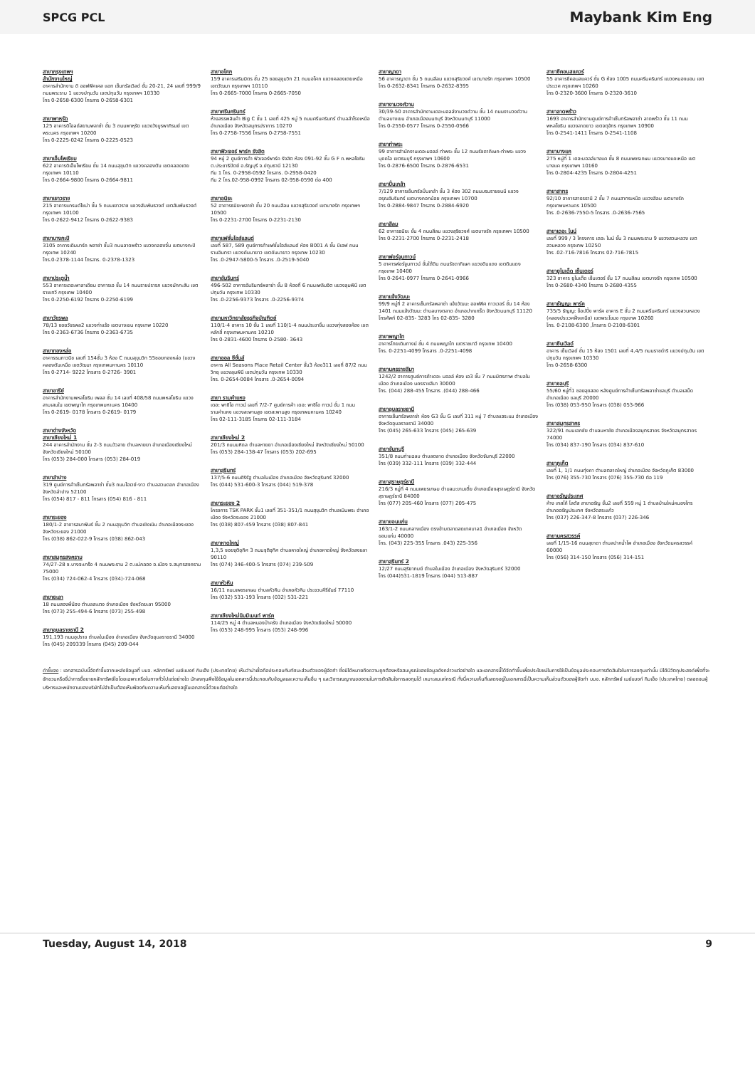SPCG PCL Maybank Kim Eng
สาขากรุงเทพฯ
สำนักงานใหญ่
อาคารสำนักงาน ดิ ออฟฟิศเศส แอท เซ็นทรัลเวิลด์ ชั้น 20-21, 24 เลขที่ 999/9 ถนนพระราม 1 แขวงปทุมวัน เขตปทุมวัน กรุงเทพฯ 10330
โทร 0-2658-6300 โทรสาร 0-2658-6301
สาขาพาหุรัด
125 อาคารดิโอลด์สยามพลาซ่า ชั้น 3 ถนนพาหุรัด แขวงวังบูรพาภิรมย์ เขตพระนคร กรุงเทพฯ 10200
โทร 0-2225-0242 โทรสาร 0-2225-0523
สาขาเอ็มโพเรียม
622 อาคารดิเอ็มโพเรียม ชั้น 14 ถนนสุขุมวิท แขวงคลองตัน เขตคลองเตย กรุงเทพฯ 10110
โทร 0-2664-9800 โทรสาร 0-2664-9811
สาขาเยาวราช
215 อาคารแกรนด์ไชน่า ชั้น 5 ถนนเยาวราช แขวงสัมพันธวงศ์ เขตสัมพันธวงศ์ กรุงเทพฯ 10100
โทร 0-2622-9412 โทรสาร 0-2622-9383
สาขาบางกะปิ
3105 อาคารเดิมมาร์ค พลาซ่า ชั้น3 ถนนลาดพร้าว แขวงคลองจั่น เขตบางกะปิ กรุงเทพ 10240
โทร.0-2378-1144 โทรสาร. 0-2378-1323
สาขาประตูน้ำ
553 อาคารเดอะพาลาเดียม อาคารเอ ชั้น 14 ถนนราชปรารภ แขวงมักกะสัน เขตราชเทวี กรุงเทพ 10400
โทร 0-2250-6192 โทรสาร 0-2250-6199
สาขาวัชรพล
78/13 ซอยวัชรพล2 แขวงท่าแร้ง เขตบางเขน กรุงเทพ 10220
โทร 0-2363-6736 โทรสาร 0-2363-6735
สาขาทองหล่อ
อาคารธนภาวนิช เลขที่ 154ชั้น 3 ห้อง C ถนนสุขุมวิท 55ซอยทองหล่อ (แขวงคลองตันเหนือ เขตวัฒนา กรุงเทพมหานคร 10110
โทร 0-2714- 9222 โทรสาร 0-2726- 3901
สาขาอารีย์
อาคารสำนักงานพหลโยธิน เพลส ชั้น 14 เลขที่ 408/58 ถนนพหลโยธิน แขวงสามเสนใน เขตพญาไท กรุงเทพมหานคร 10400
โทร 0-2619- 0178 โทรสาร 0-2619- 0179
สาขาต่างจังหวัด
สาขาเชียงใหม่ 1
244 อาคารสำนักงาน ชั้น 2-3 ถนนวัวลาย ตำบลหายยา อำเภอเมืองเชียงใหม่ จังหวัดเชียงใหม่ 50100
โทร (053) 284-000 โทรสาร (053) 284-019
สาขาลำปาง
319 ศูนย์การค้าเซ็นทรัลพลาซ่า ชั้น3 ถนนไฮเวย์-งาว ตำบลสวนดอก อำเภอเมือง จังหวัดลำปาง 52100
โทร (054) 817 - 811 โทรสาร (054) 816 - 811
สาขาระยอง
180/1-2 อาคารสมาพันธ์ ชั้น 2 ถนนสุขุมวิท ตำบลเชิงเนิน อำเภอเมืองระยอง จังหวัดระยอง 21000
โทร (038) 862-022-9 โทรสาร (038) 862-043
สาขาสมุทรสงคราม
74/27-28 ซ.บางจะเกร็ง 4 ถนนพระราม 2 ต.แม่กลอง อ.เมือง จ.สมุทรสงคราม 75000
โทร (034) 724-062-4 โทรสาร (034)-724-068
สาขายะลา
18 ถนนสองพี่น้อง ตำบลสะเตง อำเภอเมือง จังหวัดยะลา 95000
โทร (073) 255-494-6 โทรสาร (073) 255-498
สาขาอุบลราชธานี 2
191,193 ถนนอุปราช ตำบลในเมือง อำเภอเมือง จังหวัดอุบลราชธานี 34000
โทร (045) 209339 โทรสาร (045) 209-044
สาขาอโศก
159 อาคารเสริมมิตร ชั้น 25 ซอยสุขุมวิท 21 ถนนอโศก แขวงคลองเตยเหนือ เขตวัฒนา กรุงเทพฯ 10110
โทร 0-2665-7000 โทรสาร 0-2665-7050
สาขาศรีนครินทร์
ห้างสรรพสินค้า Big C ชั้น 1 เลขที่ 425 หมู่ 5 ถนนศรีนครินทร์ ตำบลสำโรงเหนือ อำเภอเมือง จังหวัดสมุทรปราการ 10270
โทร 0-2758-7556 โทรสาร 0-2758-7551
สาขาฟิวเจอร์ พาร์ค รังสิต
94 หมู่ 2 ศูนย์การค้า ฟิวเจอร์พาร์ค รังสิต ห้อง 091-92 ชั้น G F ถ.พหลโยธิน ต.ประชาธิปัตย์ อ.ธัญบุรี จ.ปทุมธานี 12130
ทีม 1 โทร. 0-2958-0592 โทรสาร. 0-2958-0420
ทีม 2 โทร.02-958-0992 โทรสาร 02-958-0590 ต่อ 400
สาขาอนิยะ
52 อาคารธนิยะพลาซ่า ชั้น 20 ถนนสีลม แขวงสุริยวงศ์ เขตบางรัก กรุงเทพฯ 10500
โทร 0-2231-2700 โทรสาร 0-2231-2130
สาขาแฟชั่นไอส์แลนด์
เลขที่ 587, 589 ศูนย์การค้าแฟชั่นไอส์แลนด์ ห้อง B001 A ชั้น บีเอฟ ถนนรามอินทรา แขวงคันนายาว เขตคันนายาว กรุงเทพ 10230
โทร .0-2947-5800-5 โทรสาร .0-2519-5040
สาขาอัมรินทร์
496-502 อาคารอัมรินทร์พลาซ่า ชั้น 8 ห้องที่ 6 ถนนเพลินจิต แขวงลุมพินี เขตปทุมวัน กรุงเทพ 10330
โทร .0-2256-9373 โทรสาร .0-2256-9374
สาขามหาวิทยาลัยธุรกิจบัณฑิตย์
110/1-4 อาคาร 10 ชั้น 1 เลขที่ 110/1-4 ถนนประชาชื่น แขวงทุ่งสองห้อง เขตหลักสี่ กรุงเทพมหานคร 10210
โทร 0-2831-4600 โทรสาร 0-2580- 3643
สาขาออล ซีซั่นส์
อาคาร All Seasons Place Retail Center ชั้น3 ห้อง311 เลขที่ 87/2 ถนนวิทยุ แขวงลุมพินี เขตปทุมวัน กรุงเทพ 10330
โทร. 0-2654-0084 โทรสาร .0-2654-0094
สาขา รามคำแหง
เดอะ พาซิโอ ทาวน์ เลขที่ 7/2-7 ศูนย์การค้า เดอะ พาซิโอ ทาวน์ ชั้น 1 ถนนรามคำแหง แขวงสะพานสูง เขตสะพานสูง กรุงเทพมหานคร 10240
โทร 02-111-3185 โทรสาร 02-111-3184
สาขาเชียงใหม่ 2
201/3 ถนนมหิดล ตำบลหายยา อำเภอเมืองเชียงใหม่ จังหวัดเชียงใหม่ 50100
โทร (053) 284-138-47 โทรสาร (053) 202-695
สาขาสุรินทร์
137/5-6 ถนนศิริรัฐ ตำบลในเมือง อำเภอเมือง จังหวัดสุรินทร์ 32000
โทร (044) 531-600-3 โทรสาร (044) 519-378
สาขาระยอง 2
โครงการ TSK PARK ชั้น1 เลขที่ 351-351/1 ถนนสุขุมวิท ตำบลเนินพระ อำเภอเมือง จังหวัดระยอง 21000
โทร (038) 807-459 โทรสาร (038) 807-841
สาขาหาดใหญ่
1,3,5 ซอยจุติอุทิศ 3 ถนนจุติอุทิศ ตำบลหาดใหญ่ อำเภอหาดใหญ่ จังหวัดสงขลา 90110
โทร (074) 346-400-5 โทรสาร (074) 239-509
สาขาหัวหิน
16/11 ถนนเพชรเกษม ตำบลหัวหิน อำเภอหัวหิน ประจวบคีรีขันธ์ 77110
โทร (032) 531-193 โทรสาร (032) 531-221
สาขาเชียงใหม่นิมมิเมนท์ พาร์ค
114/25 หมู่ 4 ตำบลหนองป่าครั่ง อำเภอเมือง จังหวัดเชียงใหม่ 50000
โทร (053) 248-995 โทรสาร (053) 248-996
สาขาญาดา
56 อาคารญาดา ชั้น 5 ถนนสีลม แขวงสุริยวงศ์ เขตบางรัก กรุงเทพฯ 10500
โทร 0-2632-8341 โทรสาร 0-2632-8395
สาขางามวงศ์วาน
30/39-50 อาคารสำนักงานเดอะมอลล์งามวงศ์วาน ชั้น 14 ถนนงามวงศ์วาน ตำบลบางเขน อำเภอเมืองนนทบุรี จังหวัดนนทบุรี 11000
โทร 0-2550-0577 โทรสาร 0-2550-0566
สาขาท่าพระ
99 อาคารสำนักงานเดอะมอลล์ ท่าพระ ชั้น 12 ถนนรัชดาภิเษก-ท่าพระ แขวงบุคคโล เขตธนบุรี กรุงเทพฯ 10600
โทร 0-2876-6500 โทรสาร 0-2876-6531
สาขาปิ่นเกล้า
7/129 อาคารเซ็นทรัลปิ่นเกล้า ชั้น 3 ห้อง 302 ถนนบรมราชชนนี แขวงอรุณอัมรินทร์ เขตบางกอกน้อย กรุงเทพฯ 10700
โทร 0-2884-9847 โทรสาร 0-2884-6920
สาขาสีลม
62 อาคารธนิยะ ชั้น 4 ถนนสีลม แขวงสุริยวงศ์ เขตบางรัก กรุงเทพฯ 10500
โทร 0-2231-2700 โทรสาร 0-2231-2418
สาขาฟอร์จูนทาวน์
5 อาคารฟอร์จูนทาวน์ ชั้นใต้ดิน ถนนรัชดาภิเษก แขวงดินแดง เขตดินแดง กรุงเทพ 10400
โทร 0-2641-0977 โทรสาร 0-2641-0966
สาขาแจ้งวัฒนะ
99/9 หมู่ที่ 2 อาคารเซ็นทรัลพลาซ่า แจ้งวัฒนะ ออฟฟิศ ทาวเวอร์ ชั้น 14 ห้อง 1401 ถนนแจ้งวัฒนะ ตำบลบางตลาด อำเภอปากเกร็ด จังหวัดนนทบุรี 11120
โทรศัพท์ 02-835- 3283 โทร 02-835- 3280
สาขาพญาไท
อาคารไทยเดินทางน์ ชั้น 4 ถนนพญาไท เขตราชเทวี กรุงเทพ 10400
โทร. 0-2251-4099 โทรสาร .0-2251-4098
สาขานครราชสีมา
1242/2 อาคารศูนย์การค้าเดอะ มอลล์ ห้อง เอ3 ชั้น 7 ถนนมิตรภาพ ตำบลในเมือง อำเภอเมือง นครราชสีมา 30000
โทร. (044) 288-455 โทรสาร .(044) 288-466
สาขาอุบลราชธานี
อาคารเซ็นทรัลพลาซ่า ห้อง G3 ชั้น G เลขที่ 311 หมู่ 7 ตำบลแจระแม อำเภอเมือง จังหวัดอุบลราชธานี 34000
โทร (045) 265-633 โทรสาร (045) 265-639
สาขาจันทบุรี
351/8 ถนนท่าแฉลบ ตำบลตลาด อำเภอเมือง จังหวัดจันทบุรี 22000
โทร (039) 332-111 โทรสาร (039) 332-444
สาขาสุราษฎร์ธานี
216/3 หมู่ที่ 4 ถนนเพชรเกษม ตำบลมะขามเตี้ย อำเภอเมืองสุราษฎร์ธานี จังหวัดสุราษฎร์ธานี 84000
โทร (077) 205-460 โทรสาร (077) 205-475
สาขาขอนแก่น
163/1-2 ถนนกลางเมือง ตรงข้ามตลาดสดเทศบาล1 อำเภอเมือง จังหวัด ขอนแก่น 40000
โทร. (043) 225-355 โทรสาร .043) 225-356
สาขาสุรินทร์ 2
12/27 ถนนสุริยาภมย์ ตำบลในเมือง อำเภอเมือง จังหวัดสุรินทร์ 32000
โทร (044)531-1819 โทรสาร (044) 513-887
สาขาซีคอนสแควร์
55 อาคารซีคอนสแควร์ ชั้น G ห้อง 1005 ถนนศรีนครินทร์ แขวงหนองบอน เขตประเวศ กรุงเทพฯ 10260
โทร 0-2320-3600 โทรสาร 0-2320-3610
สาขาลาดพร้าว
1693 อาคารสำนักงานศูนย์การค้าเซ็นทรัลพลาซ่า ลาดพร้าว ชั้น 11 ถนนพหลโยธิน แขวงลาดยาว เขตจตุจักร กรุงเทพฯ 10900
โทร 0-2541-1411 โทรสาร 0-2541-1108
สาขาบางแค
275 หมู่ที่ 1 เดอะมอลล์บางแค ชั้น 8 ถนนเพชรเกษม แขวงบางแคเหนือ เขตบางแค กรุงเทพฯ 10160
โทร 0-2804-4235 โทรสาร 0-2804-4251
สาขาสาทร
92/10 อาคารสาธรธานี 2 ชั้น 7 ถนนสาทรเหนือ แขวงสีลม เขตบางรัก กรุงเทพมหานคร 10500
โทร .0-2636-7550-5 โทรสาร .0-2636-7565
สาขาเดอะ ไนน์
เลขที่ 999 / 3 โครงการ เดอะ ไนน์ ชั้น 3 ถนนพระราม 9 แขวงสวนหลวง เขตสวนหลวง กรุงเทพ 10250
โทร .02-716-7816 โทรสาร 02-716-7815
สาขายูไนเต็ด เซ็นเตอร์
323 อาคาร ยูไนเต็ด เซ็นเตอร์ ชั้น 17 ถนนสีลม เขตบางรัก กรุงเทพ 10500
โทร 0-2680-4340 โทรสาร 0-2680-4355
สาขาธัญญะ พาร์ค
735/5 ธัญญะ ช็อปปิ้ง พาร์ค อาคาร E ชั้น 2 ถนนศรีนครินทร์ แขวงสวนหลวง (คลองประเวศฝั่งเหนือ) เขตพระโขนง กรุงเทพ 10260
โทร. 0-2108-6300 ,โทรสาร 0-2108-6301
สาขาซีนเวิลด์
อาคาร เซ็นเวิลด์ ชั้น 15 ห้อง 1501 เลขที่ 4,4/5 ถนนราชดำริ แขวงปทุมวัน เขตปทุมวัน กรุงเทพฯ 10330
โทร 0-2658-6300
สาขาชลบุรี
55/60 หมู่ที่1 ซอยลุงสอง หลังศูนย์การค้าเซ็นทรัลพลาซ่าชลบุรี ตำบลเสม็ด อำเภอเมือง ชลบุรี 20000
โทร (038) 053-950 โทรสาร (038) 053-966
สาขาสมุทรสาคร
322/91 ถนนเอกชัย ตำบลมหาชัย อำเภอเมืองสมุทรสาคร จังหวัดสมุทรสาคร 74000
โทร (034) 837-190 โทรสาร (034) 837-610
สาขาภูเก็ต
เลขที่ 1, 1/1 ถนนทุ่งคา ตำบลตลาดใหญ่ อำเภอเมือง จังหวัดภูเก็ต 83000
โทร (076) 355-730 โทรสาร (076) 355-730 ต่อ 119
สาขาอรัญประเทศ
ห้าง เทสโก้ โลตัส สาขาอรัญ ชั้น2 เลขที่ 559 หมู่ 1 ตำบลบ้านใหม่หนองไทร อำเภออรัญประเทศ จังหวัดสระแก้ว
โทร (037) 226-347-8 โทรสาร (037) 226-346
สาขานครสวรรค์
เลขที่ 1/15-16 ถนนสุชาดา ตำบลปากน้ำโพ อำเภอเมือง จังหวัดนครสวรรค์ 60000
โทร (056) 314-150 โทรสาร (056) 314-151
คำชี้แจง : เอกสารฉบับนี้จัดทำขึ้นจากแหล่งข้อมูลที่ บมจ. หลักทรัพย์ เมย์แบงก์ กิมเอ็ง (ประเทศไทย) เห็นว่าน่าเชื่อถือประกอบกับทัศนะส่วนตัวของผู้จัดทำ ซึ่งมิได้หมายถึงความถูกต้องหรือสมบูรณ์ของข้อมูลดังกล่าวแต่อย่างใด และเอกสารนี้ได้จัดทำขึ้นเพื่อประโยชน์ในการใช้เป็นข้อมูลประกอบการตัดสินใจในการลงทุนเท่านั้น มิได้มีวัตถุประสงค์เพื่อที่จะชักชวนหรือชี้นำการซื้อขายหลักทรัพย์ใดโดยเฉพาะหรือในทางทั่วไปแต่อย่างใด นักลงทุนพึงใช้ข้อมูลในเอกสารนี้ประกอบกับข้อมูลและความเห็นอื่น ๆ และวิจารณญาณของตนในการตัดสินใจการลงทุนได้ เหมาะสมแก่กรณี ทั้งนี้ความเห็นที่แสดงอยู่ในเอกสารนี้เป็นความเห็นส่วนตัวของผู้จัดทำ บมจ. หลักทรัพย์ เมย์แบงก์ กิมเอ็ง (ประเทศไทย) ตลอดจนผู้บริหารและพนักงานของบริษัทไม่จำเป็นต้องเห็นพ้องกับความเห็นที่แสดงอยู่ในเอกสารนี้ด้วยแต่อย่างใด
Tuesday, August 14, 2018 9